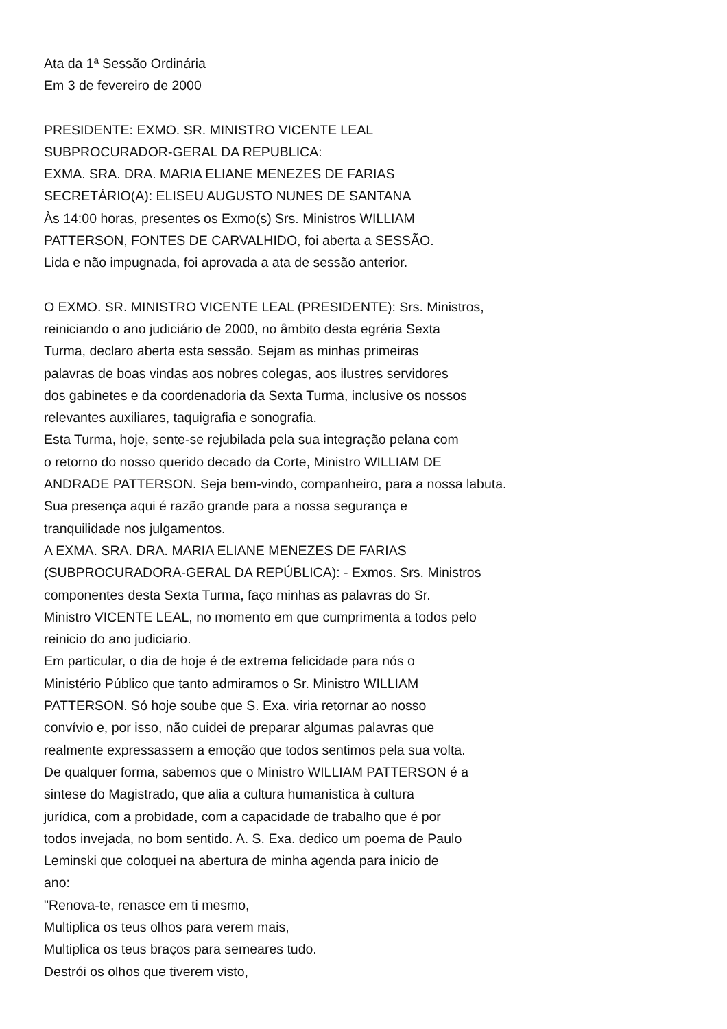Ata da 1ª Sessão Ordinária
Em 3 de fevereiro de 2000
PRESIDENTE: EXMO. SR. MINISTRO VICENTE LEAL
SUBPROCURADOR-GERAL DA REPUBLICA:
EXMA. SRA. DRA. MARIA ELIANE MENEZES DE FARIAS
SECRETÁRIO(A): ELISEU AUGUSTO NUNES DE SANTANA
Às 14:00 horas, presentes os Exmo(s) Srs. Ministros WILLIAM
PATTERSON, FONTES DE CARVALHIDO, foi aberta a SESSÃO.
Lida e não impugnada, foi aprovada a ata de sessão anterior.
O EXMO. SR. MINISTRO VICENTE LEAL (PRESIDENTE): Srs. Ministros,
reiniciando o ano judiciário de 2000, no âmbito desta egréria Sexta
Turma, declaro aberta esta sessão. Sejam as minhas primeiras
palavras de boas vindas aos nobres colegas, aos ilustres servidores
dos gabinetes e da coordenadoria da Sexta Turma, inclusive os nossos
relevantes auxiliares, taquigrafia e sonografia.
Esta Turma, hoje, sente-se rejubilada pela sua integração pelana com
o retorno do nosso querido decado da Corte, Ministro WILLIAM DE
ANDRADE PATTERSON. Seja bem-vindo, companheiro, para a nossa labuta.
Sua presença aqui é razão grande para a nossa segurança e
tranquilidade nos julgamentos.
A EXMA. SRA. DRA. MARIA ELIANE MENEZES DE FARIAS
(SUBPROCURADORA-GERAL DA REPÚBLICA): - Exmos. Srs. Ministros
componentes desta Sexta Turma, faço minhas as palavras do Sr.
Ministro VICENTE LEAL, no momento em que cumprimenta a todos pelo
reinicio do ano judiciario.
Em particular, o dia de hoje é de extrema felicidade para nós o
Ministério Público que tanto admiramos o Sr. Ministro WILLIAM
PATTERSON. Só hoje soube que S. Exa. viria retornar ao nosso
convívio e, por isso, não cuidei de preparar algumas palavras que
realmente expressassem a emoção que todos sentimos pela sua volta.
De qualquer forma, sabemos que o Ministro WILLIAM PATTERSON é a
sintese do Magistrado, que alia a cultura humanistica à cultura
jurídica, com a probidade, com a capacidade de trabalho que é por
todos invejada, no bom sentido. A. S. Exa. dedico um poema de Paulo
Leminski que coloquei na abertura de minha agenda para inicio de
ano:
"Renova-te, renasce em ti mesmo,
Multiplica os teus olhos para verem mais,
Multiplica os teus braços para semeares tudo.
Destrói os olhos que tiverem visto,